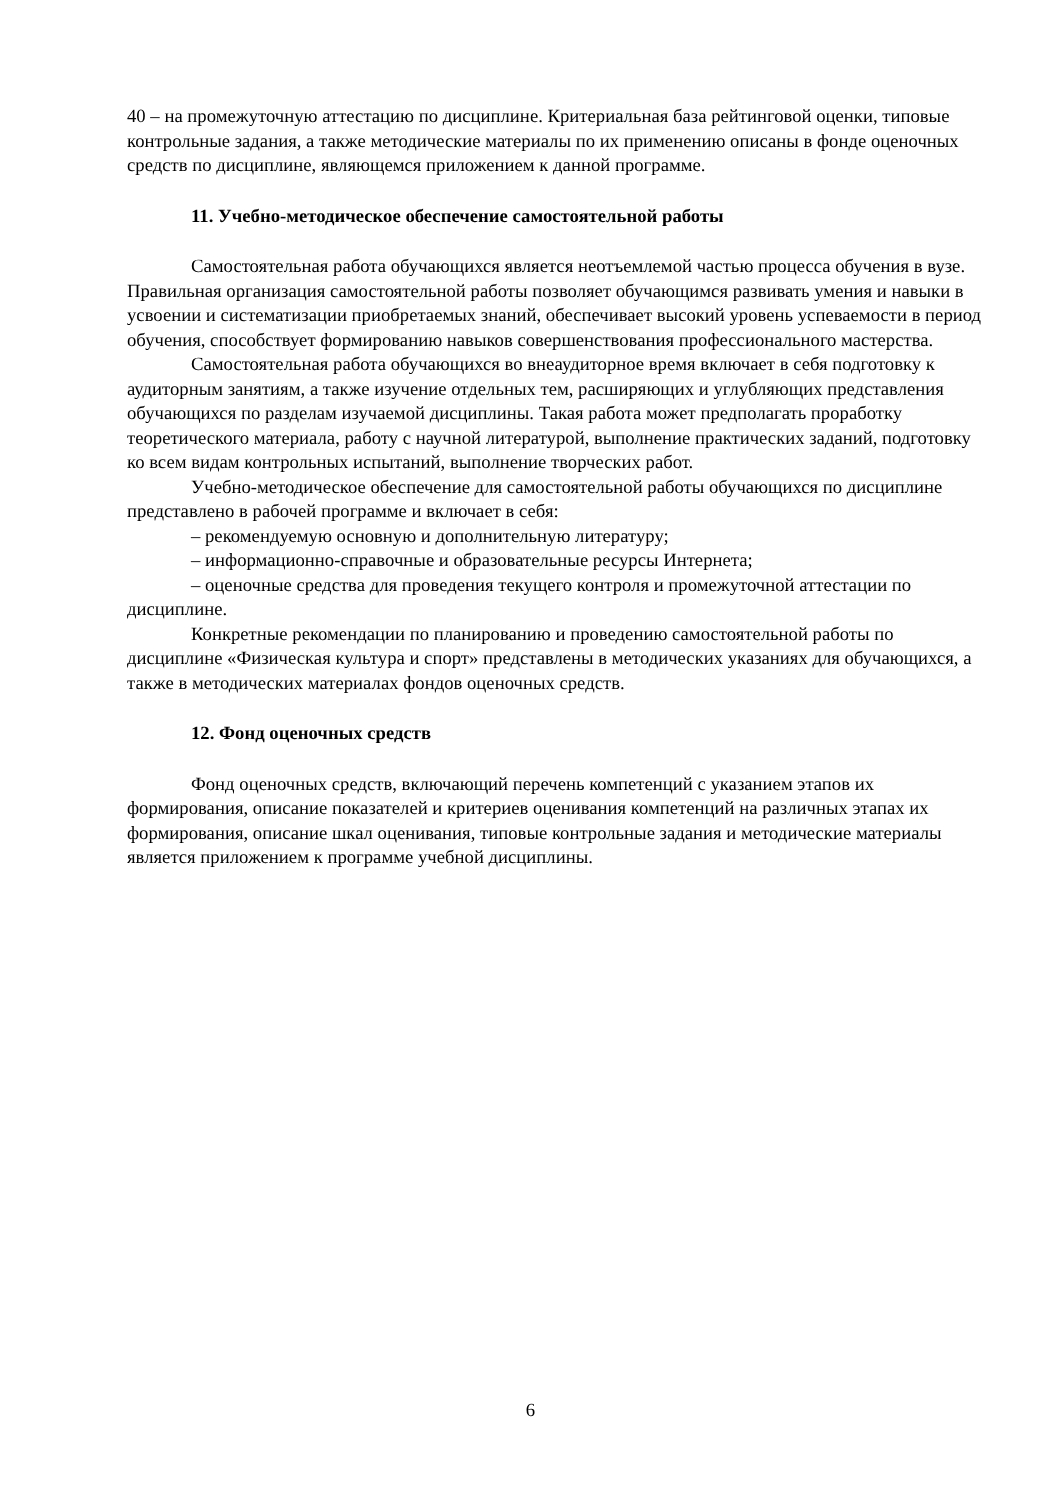40 – на промежуточную аттестацию по дисциплине. Критериальная база рейтинговой оценки, типовые контрольные задания, а также методические материалы по их применению описаны в фонде оценочных средств по дисциплине, являющемся приложением к данной программе.
11. Учебно-методическое обеспечение самостоятельной работы
Самостоятельная работа обучающихся является неотъемлемой частью процесса обучения в вузе. Правильная организация самостоятельной работы позволяет обучающимся развивать умения и навыки в усвоении и систематизации приобретаемых знаний, обеспечивает высокий уровень успеваемости в период обучения, способствует формированию навыков совершенствования профессионального мастерства.
Самостоятельная работа обучающихся во внеаудиторное время включает в себя подготовку к аудиторным занятиям, а также изучение отдельных тем, расширяющих и углубляющих представления обучающихся по разделам изучаемой дисциплины. Такая работа может предполагать проработку теоретического материала, работу с научной литературой, выполнение практических заданий, подготовку ко всем видам контрольных испытаний, выполнение творческих работ.
Учебно-методическое обеспечение для самостоятельной работы обучающихся по дисциплине представлено в рабочей программе и включает в себя:
– рекомендуемую основную и дополнительную литературу;
– информационно-справочные и образовательные ресурсы Интернета;
– оценочные средства для проведения текущего контроля и промежуточной аттестации по дисциплине.
Конкретные рекомендации по планированию и проведению самостоятельной работы по дисциплине «Физическая культура и спорт» представлены в методических указаниях для обучающихся, а также в методических материалах фондов оценочных средств.
12. Фонд оценочных средств
Фонд оценочных средств, включающий перечень компетенций с указанием этапов их формирования, описание показателей и критериев оценивания компетенций на различных этапах их формирования, описание шкал оценивания, типовые контрольные задания и методические материалы является приложением к программе учебной дисциплины.
6